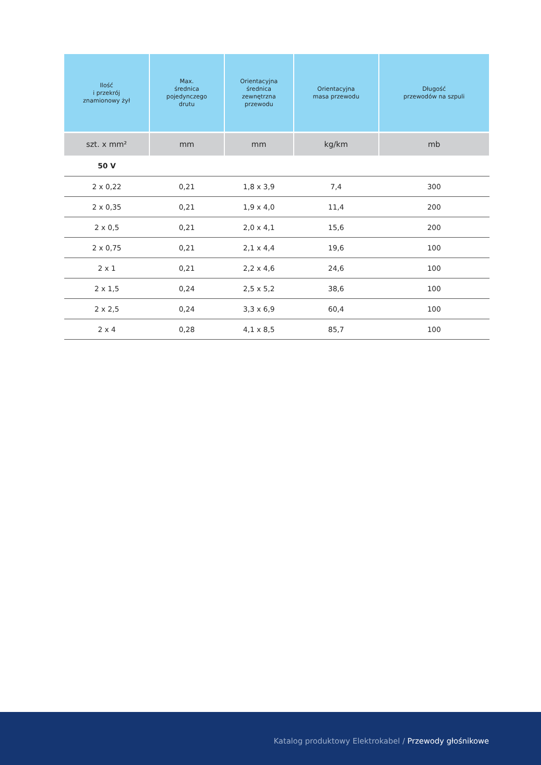| Ilość i przekrój znamionowy żył | Max. średnica pojedynczego drutu | Orientacyjna średnica zewnętrzna przewodu | Orientacyjna masa przewodu | Długość przewodów na szpuli |
| --- | --- | --- | --- | --- |
| szt. x mm² | mm | mm | kg/km | mb |
| 50 V | | | | |
| 2 x 0,22 | 0,21 | 1,8 x 3,9 | 7,4 | 300 |
| 2 x 0,35 | 0,21 | 1,9 x 4,0 | 11,4 | 200 |
| 2 x 0,5 | 0,21 | 2,0 x 4,1 | 15,6 | 200 |
| 2 x 0,75 | 0,21 | 2,1 x 4,4 | 19,6 | 100 |
| 2 x 1 | 0,21 | 2,2 x 4,6 | 24,6 | 100 |
| 2 x 1,5 | 0,24 | 2,5 x 5,2 | 38,6 | 100 |
| 2 x 2,5 | 0,24 | 3,3 x 6,9 | 60,4 | 100 |
| 2 x 4 | 0,28 | 4,1 x 8,5 | 85,7 | 100 |
Katalog produktowy Elektrokabel / Przewody głośnikowe